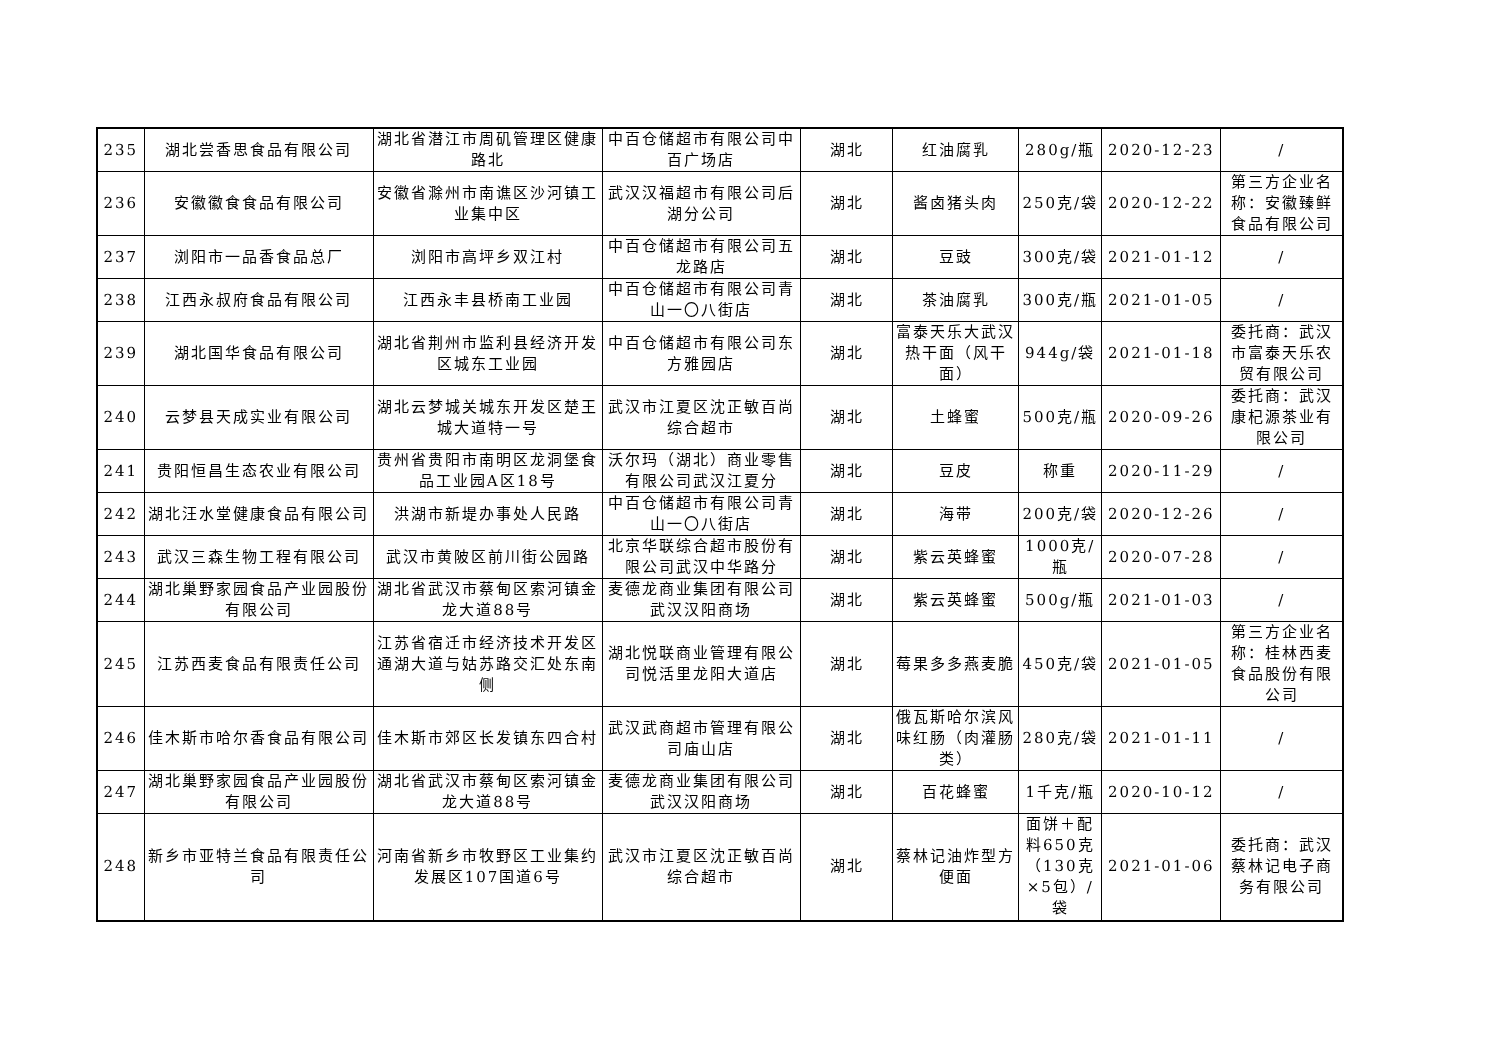| 235 | 湖北尝香思食品有限公司 | 湖北省潜江市周矶管理区健康路北 | 中百仓储超市有限公司中百广场店 | 湖北 | 红油腐乳 | 280g/瓶 | 2020-12-23 | / |
| 236 | 安徽徽食食品有限公司 | 安徽省滁州市南谯区沙河镇工业集中区 | 武汉汉福超市有限公司后湖分公司 | 湖北 | 酱卤猪头肉 | 250克/袋 | 2020-12-22 | 第三方企业名称：安徽臻鲜食品有限公司 |
| 237 | 浏阳市一品香食品总厂 | 浏阳市高坪乡双江村 | 中百仓储超市有限公司五龙路店 | 湖北 | 豆豉 | 300克/袋 | 2021-01-12 | / |
| 238 | 江西永叔府食品有限公司 | 江西永丰县桥南工业园 | 中百仓储超市有限公司青山一〇八街店 | 湖北 | 茶油腐乳 | 300克/瓶 | 2021-01-05 | / |
| 239 | 湖北国华食品有限公司 | 湖北省荆州市监利县经济开发区城东工业园 | 中百仓储超市有限公司东方雅园店 | 湖北 | 富泰天乐大武汉热干面（风干面） | 944g/袋 | 2021-01-18 | 委托商：武汉市富泰天乐农贸有限公司 |
| 240 | 云梦县天成实业有限公司 | 湖北云梦城关城东开发区楚王城大道特一号 | 武汉市江夏区沈正敏百尚综合超市 | 湖北 | 土蜂蜜 | 500克/瓶 | 2020-09-26 | 委托商：武汉康杞源茶业有限公司 |
| 241 | 贵阳恒昌生态农业有限公司 | 贵州省贵阳市南明区龙洞堡食品工业园A区18号 | 沃尔玛（湖北）商业零售有限公司武汉江夏分 | 湖北 | 豆皮 | 称重 | 2020-11-29 | / |
| 242 | 湖北汪水堂健康食品有限公司 | 洪湖市新堤办事处人民路 | 中百仓储超市有限公司青山一〇八街店 | 湖北 | 海带 | 200克/袋 | 2020-12-26 | / |
| 243 | 武汉三森生物工程有限公司 | 武汉市黄陂区前川街公园路 | 北京华联综合超市股份有限公司武汉中华路分 | 湖北 | 紫云英蜂蜜 | 1000克/瓶 | 2020-07-28 | / |
| 244 | 湖北巢野家园食品产业园股份有限公司 | 湖北省武汉市蔡甸区索河镇金龙大道88号 | 麦德龙商业集团有限公司武汉汉阳商场 | 湖北 | 紫云英蜂蜜 | 500g/瓶 | 2021-01-03 | / |
| 245 | 江苏西麦食品有限责任公司 | 江苏省宿迁市经济技术开发区通湖大道与姑苏路交汇处东南侧 | 湖北悦联商业管理有限公司悦活里龙阳大道店 | 湖北 | 莓果多多燕麦脆 | 450克/袋 | 2021-01-05 | 第三方企业名称：桂林西麦食品股份有限公司 |
| 246 | 佳木斯市哈尔香食品有限公司 | 佳木斯市郊区长发镇东四合村 | 武汉武商超市管理有限公司庙山店 | 湖北 | 俄瓦斯哈尔滨风味红肠（肉灌肠类） | 280克/袋 | 2021-01-11 | / |
| 247 | 湖北巢野家园食品产业园股份有限公司 | 湖北省武汉市蔡甸区索河镇金龙大道88号 | 麦德龙商业集团有限公司武汉汉阳商场 | 湖北 | 百花蜂蜜 | 1千克/瓶 | 2020-10-12 | / |
| 248 | 新乡市亚特兰食品有限责任公司 | 河南省新乡市牧野区工业集约发展区107国道6号 | 武汉市江夏区沈正敏百尚综合超市 | 湖北 | 蔡林记油炸型方便面 | 面饼＋配料650克（130克×5包）/袋 | 2021-01-06 | 委托商：武汉蔡林记电子商务有限公司 |